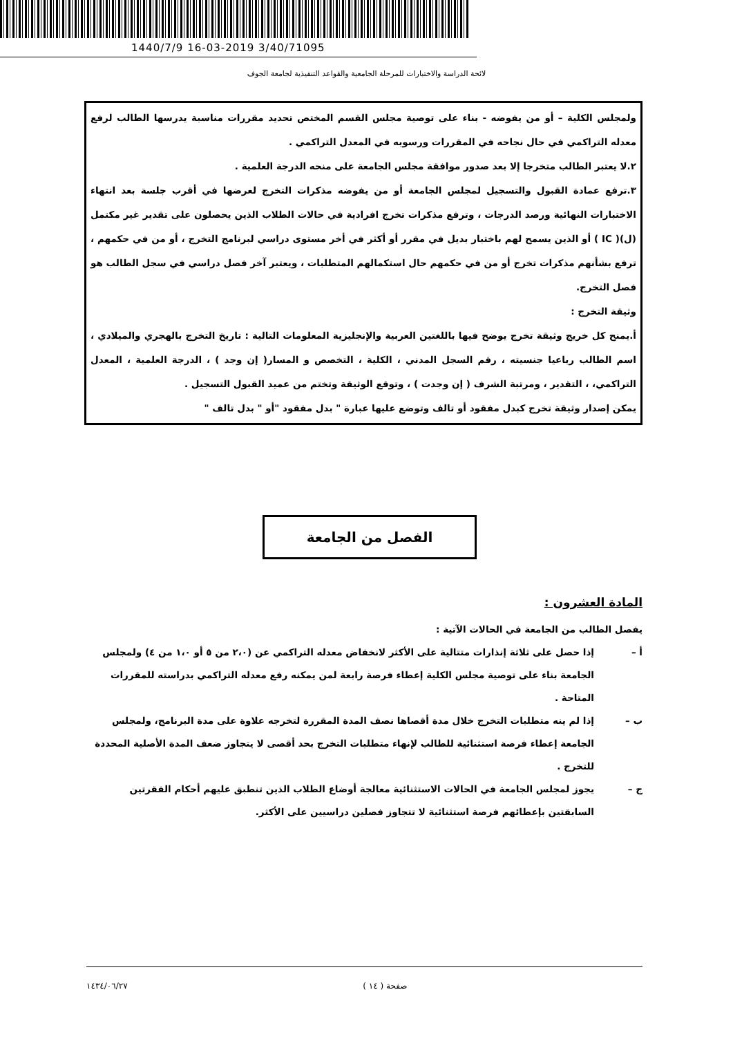1440/7/9 16-03-2019 3/40/71095
لائحة الدراسة والاختبارات للمرحلة الجامعية والقواعد التنفيذية لجامعة الجوف
ولمجلس الكلية – أو من يفوضه - بناء على توصية مجلس القسم المختص تحديد مقررات مناسبة يدرسها الطالب لرفع معدله التراكمي في حال نجاحه في المقررات ورسوبه في المعدل التراكمي .
٢.لا يعتبر الطالب متخرجا إلا بعد صدور موافقة مجلس الجامعة على منحه الدرجة العلمية .
٣.ترفع عمادة القبول والتسجيل لمجلس الجامعة أو من يفوضه مذكرات التخرج لعرضها في أقرب جلسة بعد انتهاء الاختبارات النهائية ورصد الدرجات ، وترفع مذكرات تخرج افرادية في حالات الطلاب الذين يحصلون على تقدير غير مكتمل (ل)( IC ) أو الذين يسمح لهم باختبار بديل في مقرر أو أكثر في أخر مستوى دراسي لبرنامج التخرج ، أو من في حكمهم ، ترفع بشأنهم مذكرات تخرج أو من في حكمهم حال استكمالهم المتطلبات ، ويعتبر آخر فصل دراسي في سجل الطالب هو فصل التخرج.
وثيقة التخرج :
أ.يمنح كل خريج وثيقة تخرج يوضح فيها باللغتين العربية والإنجليزية المعلومات التالية : تاريخ التخرج بالهجري والميلادي ، اسم الطالب رباعيا جنسيته ، رقم السجل المدني ، الكلية ، التخصص و المسار( إن وجد ) ، الدرجة العلمية ، المعدل التراكمي، ، التقدير ، ومرتبة الشرف ( إن وجدت ) ، وتوقع الوثيقة وتختم من عميد القبول التسجيل .
يمكن إصدار وثيقة تخرج كبدل مفقود أو تالف وتوضع عليها عبارة " بدل مفقود "أو " بدل تالف "
الفصل من الجامعة
المادة العشرون :
يفصل الطالب من الجامعة في الحالات الآتية :
أ – إذا حصل على ثلاثة إنذارات متتالية على الأكثر لانخفاض معدله التراكمي عن (٢،٠ من ٥ أو ١،٠ من ٤) ولمجلس الجامعة بناء على توصية مجلس الكلية إعطاء فرصة رابعة لمن يمكنه رفع معدله التراكمي بدراسته للمقررات المتاحة .
ب – إذا لم ينه متطلبات التخرج خلال مدة أقصاها نصف المدة المقررة لتخرجه علاوة على مدة البرنامج، ولمجلس الجامعة إعطاء فرصة استثنائية للطالب لإنهاء متطلبات التخرج بحد أقصى لا يتجاوز ضعف المدة الأصلية المحددة للتخرج .
ج – يجوز لمجلس الجامعة في الحالات الاستثنائية معالجة أوضاع الطلاب الذين تنطبق عليهم أحكام الفقرتين السابقتين بإعطائهم فرصة استثنائية لا تتجاوز فصلين دراسيين على الأكثر.
صفحة ( ١٤ ) ١٤٣٤/٠٦/٢٧